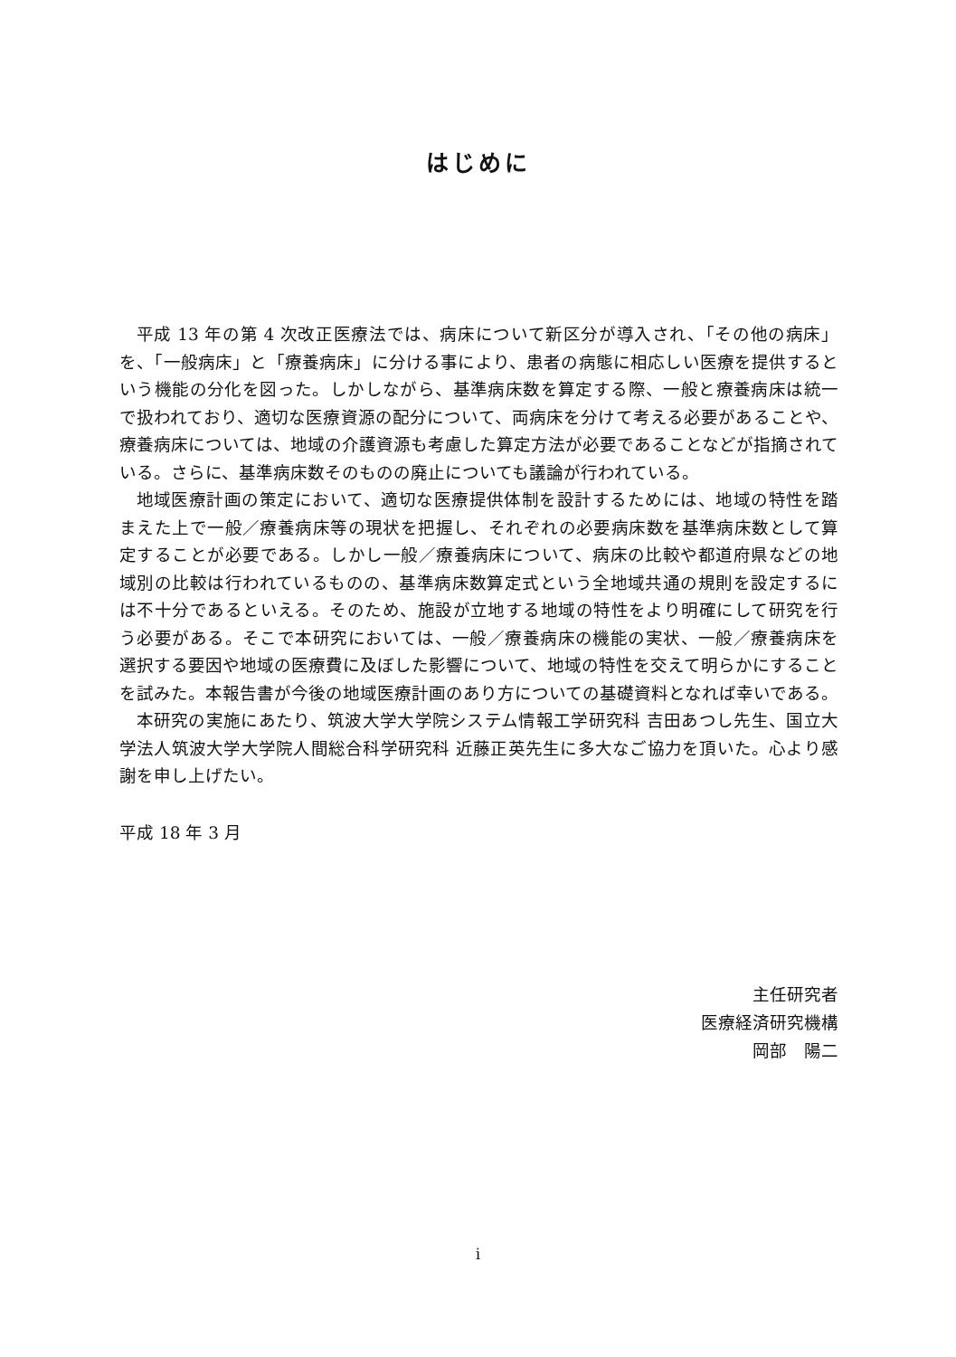はじめに
平成 13 年の第 4 次改正医療法では、病床について新区分が導入され、「その他の病床」を、「一般病床」と「療養病床」に分ける事により、患者の病態に相応しい医療を提供するという機能の分化を図った。しかしながら、基準病床数を算定する際、一般と療養病床は統一で扱われており、適切な医療資源の配分について、両病床を分けて考える必要があることや、療養病床については、地域の介護資源も考慮した算定方法が必要であることなどが指摘されている。さらに、基準病床数そのものの廃止についても議論が行われている。
地域医療計画の策定において、適切な医療提供体制を設計するためには、地域の特性を踏まえた上で一般／療養病床等の現状を把握し、それぞれの必要病床数を基準病床数として算定することが必要である。しかし一般／療養病床について、病床の比較や都道府県などの地域別の比較は行われているものの、基準病床数算定式という全地域共通の規則を設定するには不十分であるといえる。そのため、施設が立地する地域の特性をより明確にして研究を行う必要がある。そこで本研究においては、一般／療養病床の機能の実状、一般／療養病床を選択する要因や地域の医療費に及ぼした影響について、地域の特性を交えて明らかにすることを試みた。本報告書が今後の地域医療計画のあり方についての基礎資料となれば幸いである。
本研究の実施にあたり、筑波大学大学院システム情報工学研究科 吉田あつし先生、国立大学法人筑波大学大学院人間総合科学研究科 近藤正英先生に多大なご協力を頂いた。心より感謝を申し上げたい。
平成 18 年 3 月
主任研究者
医療経済研究機構
岡部　陽二
i